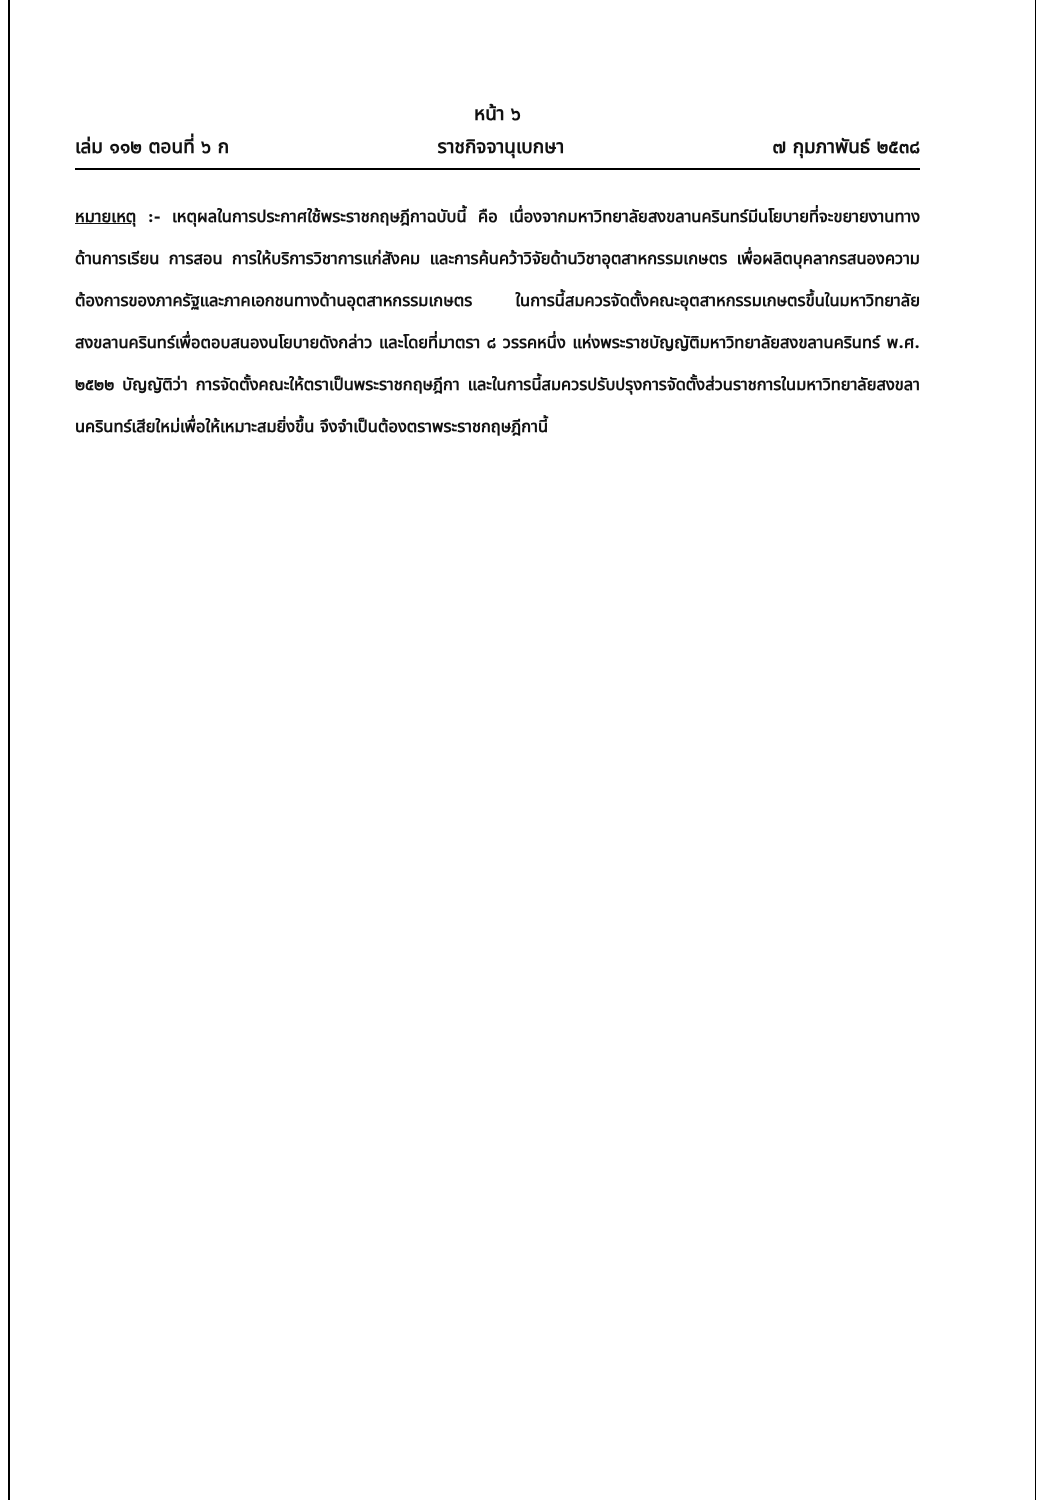หน้า ๖
เล่ม ๑๑๒ ตอนที่ ๖ ก ราชกิจจานุเบกษา ๗ กุมภาพันธ์ ๒๕๓๘
หมายเหตุ :- เหตุผลในการประกาศใช้พระราชกฤษฎีกาฉบับนี้ คือ เนื่องจากมหาวิทยาลัยสงขลานครินทร์มีนโยบายที่จะขยายงานทางด้านการเรียน การสอน การให้บริการวิชาการแก่สังคม และการค้นคว้าวิจัยด้านวิชาอุตสาหกรรมเกษตร เพื่อผลิตบุคลากรสนองความต้องการของภาครัฐและภาคเอกชนทางด้านอุตสาหกรรมเกษตร ในการนี้สมควรจัดตั้งคณะอุตสาหกรรมเกษตรขึ้นในมหาวิทยาลัยสงขลานครินทร์เพื่อตอบสนองนโยบายดังกล่าว และโดยที่มาตรา ๘ วรรคหนึ่ง แห่งพระราชบัญญัติมหาวิทยาลัยสงขลานครินทร์ พ.ศ. ๒๕๒๒ บัญญัติว่า การจัดตั้งคณะให้ตราเป็นพระราชกฤษฎีกา และในการนี้สมควรปรับปรุงการจัดตั้งส่วนราชการในมหาวิทยาลัยสงขลานครินทร์เสียใหม่เพื่อให้เหมาะสมยิ่งขึ้น จึงจำเป็นต้องตราพระราชกฤษฎีกานี้